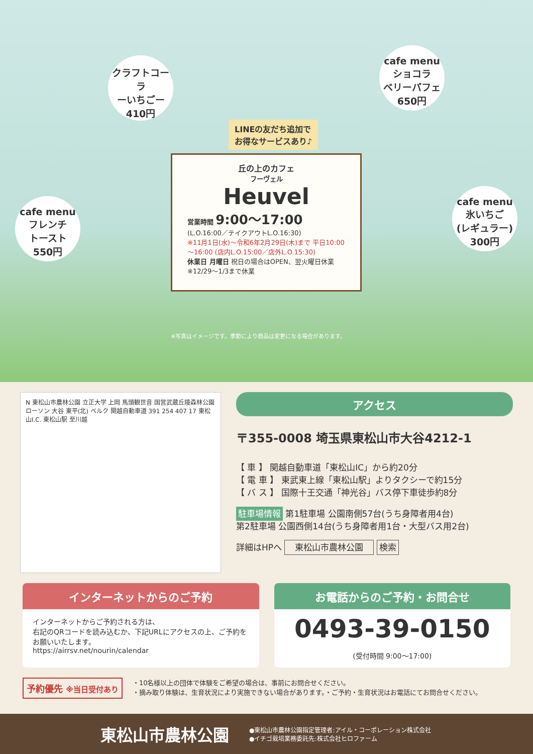クラフトコーラ
ーいちごー
410円
cafe menu
ショコラ
ベリーパフェ
650円
LINEの友だち追加で
お得なサービスあり♪
丘の上のカフェ
フーヴェル
Heuvel
営業時間 9:00～17:00
(L.O.16:00／テイクアウトL.O.16:30)
※11月1日(水)～令和6年2月29日(木)まで 平日10:00～16:00 (店内L.O.15:00／店外L.O.15:30)
休業日 月曜日 祝日の場合はOPEN、翌火曜日休業 ※12/29～1/3まで休業
cafe menu
フレンチ
トースト
550円
cafe menu
氷いちご
(レギュラー)
300円
※写真はイメージです。季節により商品は変更になる場合があります。
N 東松山市農林公園 立正大学 上岡 馬頭観世音 国営武蔵丘陵森林公園 ローソン 大谷 東平(北) ベルク 関越自動車道 391 254 407 17 東松山I.C. 東松山駅 至川越
アクセス
〒355-0008 埼玉県東松山市大谷4212-1
【 車 】 関越自動車道「東松山IC」から約20分
【 電 車 】 東武東上線「東松山駅」よりタクシーで約15分
【 バ ス 】 国際十王交通「神光谷」バス停下車徒歩約8分
駐車場情報 第1駐車場 公園南側57台(うち身障者用4台)
第2駐車場 公園西側14台(うち身障者用1台・大型バス用2台)
詳細はHPへ 東松山市農林公園 検索
インターネットからのご予約
インターネットからご予約される方は、
右記のQRコードを読み込むか、下記URLにアクセスの上、ご予約をお願いいたします。
https://airrsv.net/nourin/calendar
お電話からのご予約・お問合せ
0493-39-0150
(受付時間 9:00～17:00)
予約優先 ※当日受付あり
・10名様以上の団体で体験をご希望の場合は、事前にお問合せください。
・摘み取り体験は、生育状況により実施できない場合があります。・ご予約・生育状況はお電話にてお問合せください。
東松山市農林公園
●東松山市農林公園指定管理者:アイル・コーポレーション株式会社
●イチゴ栽培業務委託先:株式会社ヒロファーム